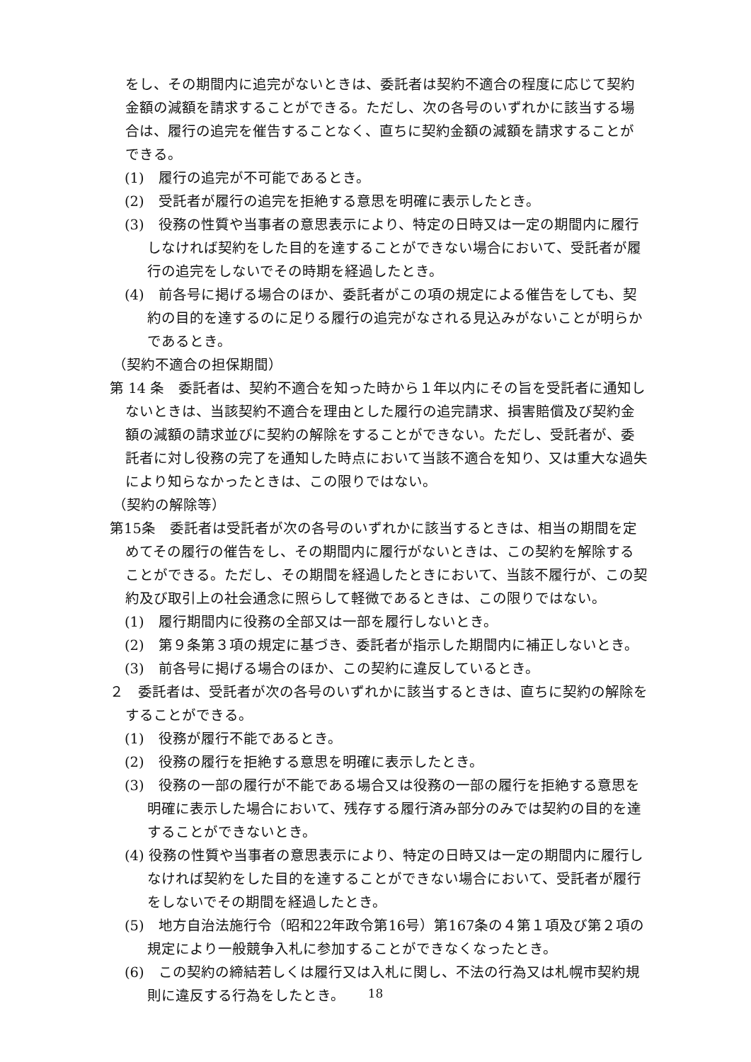をし、その期間内に追完がないときは、委託者は契約不適合の程度に応じて契約金額の減額を請求することができる。ただし、次の各号のいずれかに該当する場合は、履行の追完を催告することなく、直ちに契約金額の減額を請求することができる。
(1)　履行の追完が不可能であるとき。
(2)　受託者が履行の追完を拒絶する意思を明確に表示したとき。
(3)　役務の性質や当事者の意思表示により、特定の日時又は一定の期間内に履行しなければ契約をした目的を達することができない場合において、受託者が履行の追完をしないでその時期を経過したとき。
(4)　前各号に掲げる場合のほか、委託者がこの項の規定による催告をしても、契約の目的を達するのに足りる履行の追完がなされる見込みがないことが明らかであるとき。
（契約不適合の担保期間）
第 14 条　委託者は、契約不適合を知った時から１年以内にその旨を受託者に通知しないときは、当該契約不適合を理由とした履行の追完請求、損害賠償及び契約金額の減額の請求並びに契約の解除をすることができない。ただし、受託者が、委託者に対し役務の完了を通知した時点において当該不適合を知り、又は重大な過失により知らなかったときは、この限りではない。
（契約の解除等）
第15条　委託者は受託者が次の各号のいずれかに該当するときは、相当の期間を定めてその履行の催告をし、その期間内に履行がないときは、この契約を解除することができる。ただし、その期間を経過したときにおいて、当該不履行が、この契約及び取引上の社会通念に照らして軽微であるときは、この限りではない。
(1)　履行期間内に役務の全部又は一部を履行しないとき。
(2)　第９条第３項の規定に基づき、委託者が指示した期間内に補正しないとき。
(3)　前各号に掲げる場合のほか、この契約に違反しているとき。
２　委託者は、受託者が次の各号のいずれかに該当するときは、直ちに契約の解除をすることができる。
(1)　役務が履行不能であるとき。
(2)　役務の履行を拒絶する意思を明確に表示したとき。
(3)　役務の一部の履行が不能である場合又は役務の一部の履行を拒絶する意思を明確に表示した場合において、残存する履行済み部分のみでは契約の目的を達することができないとき。
(4) 役務の性質や当事者の意思表示により、特定の日時又は一定の期間内に履行しなければ契約をした目的を達することができない場合において、受託者が履行をしないでその期間を経過したとき。
(5)　地方自治法施行令（昭和22年政令第16号）第167条の４第１項及び第２項の規定により一般競争入札に参加することができなくなったとき。
(6)　この契約の締結若しくは履行又は入札に関し、不法の行為又は札幌市契約規則に違反する行為をしたとき。
18